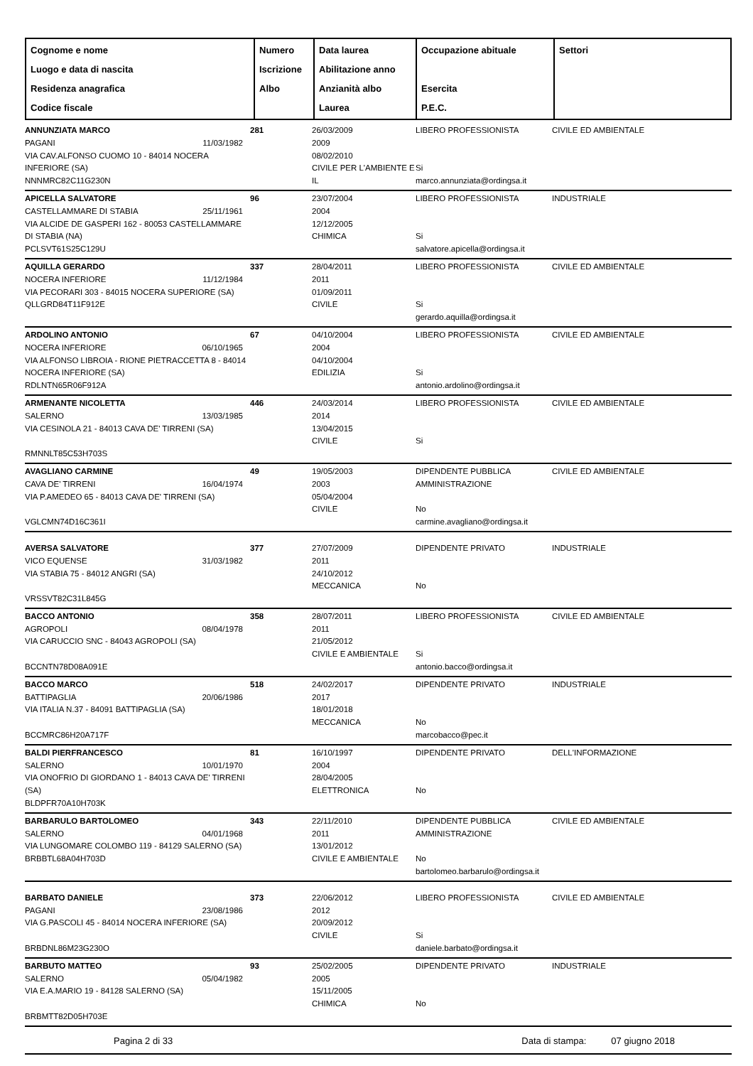| Cognome e nome Luogo e data di nascita Residenza anagrafica Codice fiscale | Numero Iscrizione Albo | Data laurea Abilitazione anno Anzianità albo Laurea | Occupazione abituale Esercita P.E.C. | Settori |
| ANNUNZIATA MARCO PAGANI 11/03/1982 VIA CAV.ALFONSO CUOMO 10 - 84014 NOCERA INFERIORE (SA) NNNMRC82C11G230N | 281 | 26/03/2009 2009 08/02/2010 CIVILE PER L'AMBIENTE E IL | LIBERO PROFESSIONISTA Si marco.annunziata@ordingsa.it | CIVILE ED AMBIENTALE |
| APICELLA SALVATORE CASTELLAMMARE DI STABIA 25/11/1961 VIA ALCIDE DE GASPERI 162 - 80053 CASTELLAMMARE DI STABIA (NA) PCLSVT61S25C129U | 96 | 23/07/2004 2004 12/12/2005 CHIMICA | LIBERO PROFESSIONISTA Si salvatore.apicella@ordingsa.it | INDUSTRIALE |
| AQUILLA GERARDO NOCERA INFERIORE 11/12/1984 VIA PECORARI 303 - 84015 NOCERA SUPERIORE (SA) QLLGRD84T11F912E | 337 | 28/04/2011 2011 01/09/2011 CIVILE | LIBERO PROFESSIONISTA Si gerardo.aquilla@ordingsa.it | CIVILE ED AMBIENTALE |
| ARDOLINO ANTONIO NOCERA INFERIORE 06/10/1965 VIA ALFONSO LIBROIA - RIONE PIETRACCETTA 8 - 84014 NOCERA INFERIORE (SA) RDLNTN65R06F912A | 67 | 04/10/2004 2004 04/10/2004 EDILIZIA | LIBERO PROFESSIONISTA Si antonio.ardolino@ordingsa.it | CIVILE ED AMBIENTALE |
| ARMENANTE NICOLETTA SALERNO 13/03/1985 VIA CESINOLA 21 - 84013 CAVA DE' TIRRENI (SA) RMNNLT85C53H703S | 446 | 24/03/2014 2014 13/04/2015 CIVILE | LIBERO PROFESSIONISTA Si | CIVILE ED AMBIENTALE |
| AVAGLIANO CARMINE CAVA DE' TIRRENI 16/04/1974 VIA P.AMEDEO 65 - 84013 CAVA DE' TIRRENI (SA) VGLCMN74D16C361I | 49 | 19/05/2003 2003 05/04/2004 CIVILE | DIPENDENTE PUBBLICA AMMINISTRAZIONE No carmine.avagliano@ordingsa.it | CIVILE ED AMBIENTALE |
| AVERSA SALVATORE VICO EQUENSE 31/03/1982 VIA STABIA 75 - 84012 ANGRI (SA) VRSSVT82C31L845G | 377 | 27/07/2009 2011 24/10/2012 MECCANICA | DIPENDENTE PRIVATO No | INDUSTRIALE |
| BACCO ANTONIO AGROPOLI 08/04/1978 VIA CARUCCIO SNC - 84043 AGROPOLI (SA) BCCNTN78D08A091E | 358 | 28/07/2011 2011 21/05/2012 CIVILE E AMBIENTALE | LIBERO PROFESSIONISTA Si antonio.bacco@ordingsa.it | CIVILE ED AMBIENTALE |
| BACCO MARCO BATTIPAGLIA 20/06/1986 VIA ITALIA N.37 - 84091 BATTIPAGLIA (SA) BCCMRC86H20A717F | 518 | 24/02/2017 2017 18/01/2018 MECCANICA | DIPENDENTE PRIVATO No marcobacco@pec.it | INDUSTRIALE |
| BALDI PIERFRANCESCO SALERNO 10/01/1970 VIA ONOFRIO DI GIORDANO 1 - 84013 CAVA DE' TIRRENI (SA) BLDPFR70A10H703K | 81 | 16/10/1997 2004 28/04/2005 ELETTRONICA | DIPENDENTE PRIVATO No | DELL'INFORMAZIONE |
| BARBARULO BARTOLOMEO SALERNO 04/01/1968 VIA LUNGOMARE COLOMBO 119 - 84129 SALERNO (SA) BRBBTL68A04H703D | 343 | 22/11/2010 2011 13/01/2012 CIVILE E AMBIENTALE | DIPENDENTE PUBBLICA AMMINISTRAZIONE No bartolomeo.barbarulo@ordingsa.it | CIVILE ED AMBIENTALE |
| BARBATO DANIELE PAGANI 23/08/1986 VIA G.PASCOLI 45 - 84014 NOCERA INFERIORE (SA) BRBDNL86M23G230O | 373 | 22/06/2012 2012 20/09/2012 CIVILE | LIBERO PROFESSIONISTA Si daniele.barbato@ordingsa.it | CIVILE ED AMBIENTALE |
| BARBUTO MATTEO SALERNO 05/04/1982 VIA E.A.MARIO 19 - 84128 SALERNO (SA) BRBMTT82D05H703E | 93 | 25/02/2005 2005 15/11/2005 CHIMICA | DIPENDENTE PRIVATO No | INDUSTRIALE |
Pagina 2 di 33 Data di stampa: 07 giugno 2018